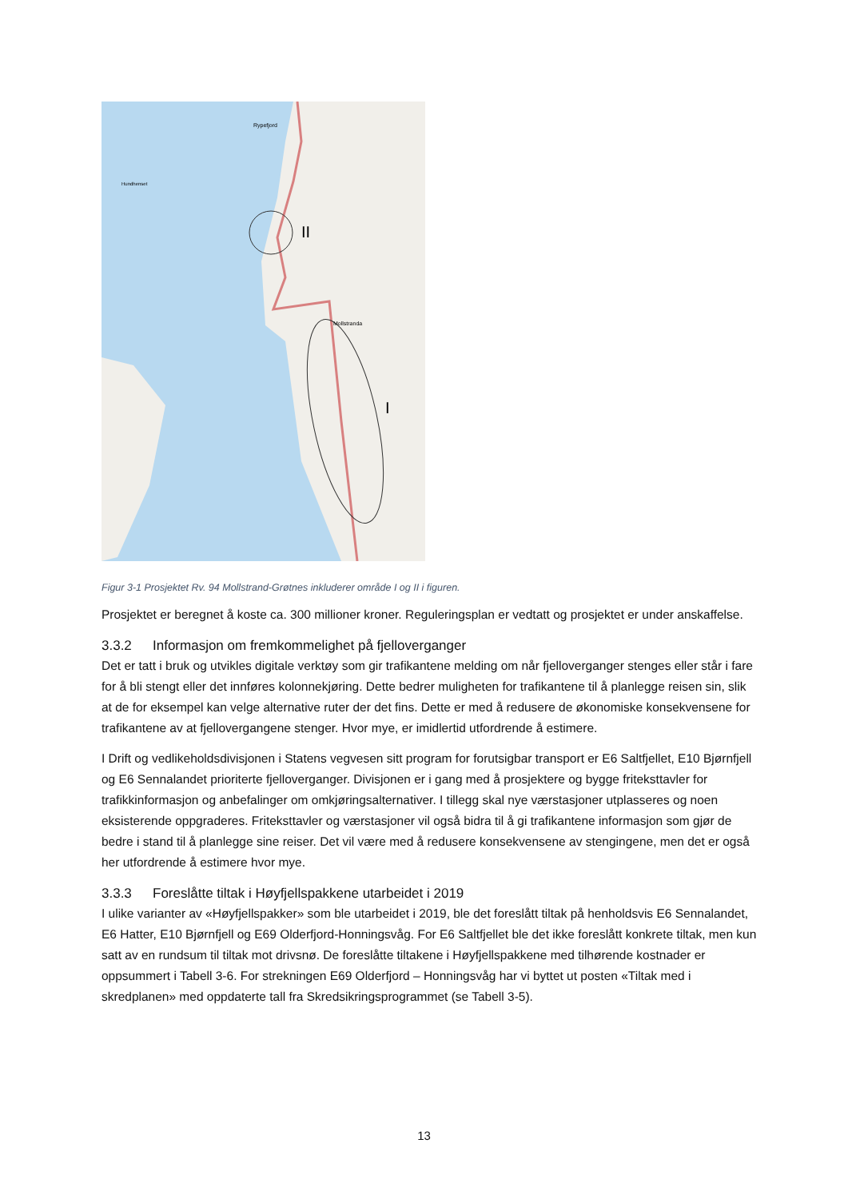II
I
Rypefjord
Mollstranda
Hundhenset
Figur 3-1 Prosjektet Rv. 94 Mollstrand-Grøtnes inkluderer område I og II i figuren.
Prosjektet er beregnet å koste ca. 300 millioner kroner. Reguleringsplan er vedtatt og prosjektet er under anskaffelse.
3.3.2 Informasjon om fremkommelighet på fjelloverganger
Det er tatt i bruk og utvikles digitale verktøy som gir trafikantene melding om når fjelloverganger stenges eller står i fare for å bli stengt eller det innføres kolonnekjøring. Dette bedrer muligheten for trafikantene til å planlegge reisen sin, slik at de for eksempel kan velge alternative ruter der det fins. Dette er med å redusere de økonomiske konsekvensene for trafikantene av at fjellovergangene stenger. Hvor mye, er imidlertid utfordrende å estimere.
I Drift og vedlikeholdsdivisjonen i Statens vegvesen sitt program for forutsigbar transport er E6 Saltfjellet, E10 Bjørnfjell og E6 Sennalandet prioriterte fjelloverganger. Divisjonen er i gang med å prosjektere og bygge friteksttavler for trafikkinformasjon og anbefalinger om omkjøringsalternativer. I tillegg skal nye værstasjoner utplasseres og noen eksisterende oppgraderes. Friteksttavler og værstasjoner vil også bidra til å gi trafikantene informasjon som gjør de bedre i stand til å planlegge sine reiser. Det vil være med å redusere konsekvensene av stengingene, men det er også her utfordrende å estimere hvor mye.
3.3.3 Foreslåtte tiltak i Høyfjellspakkene utarbeidet i 2019
I ulike varianter av «Høyfjellspakker» som ble utarbeidet i 2019, ble det foreslått tiltak på henholdsvis E6 Sennalandet, E6 Hatter, E10 Bjørnfjell og E69 Olderfjord-Honningsvåg. For E6 Saltfjellet ble det ikke foreslått konkrete tiltak, men kun satt av en rundsum til tiltak mot drivsnø. De foreslåtte tiltakene i Høyfjellspakkene med tilhørende kostnader er oppsummert i Tabell 3-6. For strekningen E69 Olderfjord – Honningsvåg har vi byttet ut posten «Tiltak med i skredplanen» med oppdaterte tall fra Skredsikringsprogrammet (se Tabell 3-5).
13